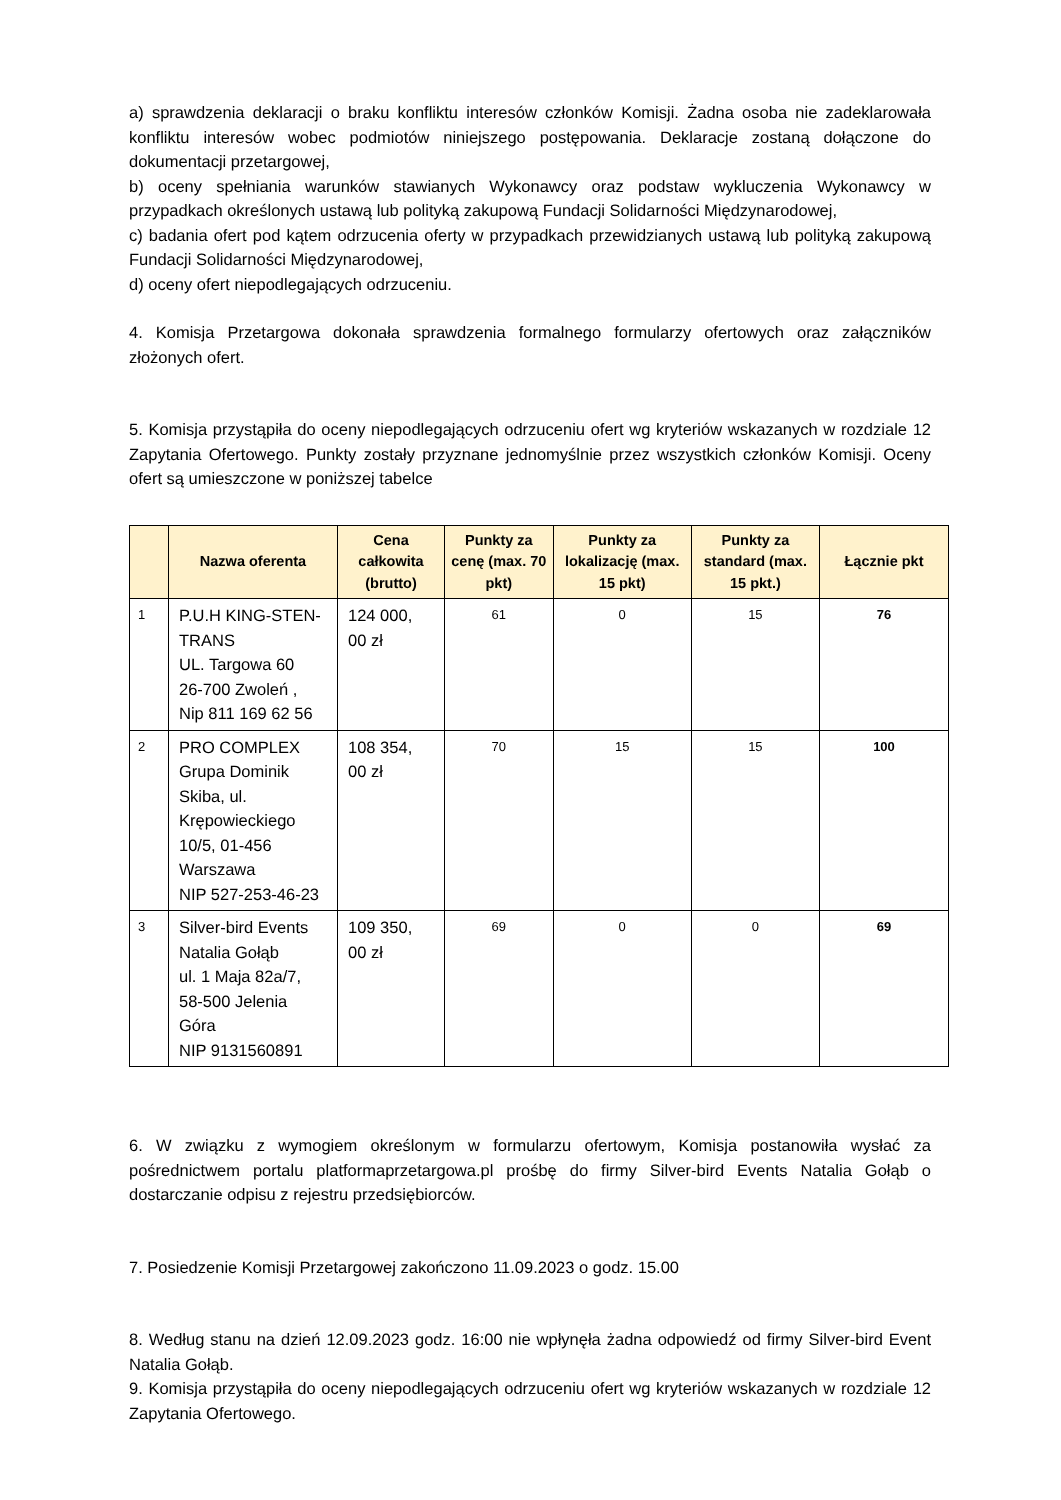a) sprawdzenia deklaracji o braku konfliktu interesów członków Komisji. Żadna osoba nie zadeklarowała konfliktu interesów wobec podmiotów niniejszego postępowania. Deklaracje zostaną dołączone do dokumentacji przetargowej,
b) oceny spełniania warunków stawianych Wykonawcy oraz podstaw wykluczenia Wykonawcy w przypadkach określonych ustawą lub polityką zakupową Fundacji Solidarności Międzynarodowej,
c) badania ofert pod kątem odrzucenia oferty w przypadkach przewidzianych ustawą lub polityką zakupową Fundacji Solidarności Międzynarodowej,
d) oceny ofert niepodlegających odrzuceniu.
4. Komisja Przetargowa dokonała sprawdzenia formalnego formularzy ofertowych oraz załączników złożonych ofert.
5. Komisja przystąpiła do oceny niepodlegających odrzuceniu ofert wg kryteriów wskazanych w rozdziale 12 Zapytania Ofertowego. Punkty zostały przyznane jednomyślnie przez wszystkich członków Komisji. Oceny ofert są umieszczone w poniższej tabelce
| | Nazwa oferenta | Cena całkowita (brutto) | Punkty za cenę (max. 70 pkt) | Punkty za lokalizację (max. 15 pkt) | Punkty za standard (max. 15 pkt.) | Łącznie pkt |
| --- | --- | --- | --- | --- | --- | --- |
| 1 | P.U.H KING-STEN-TRANS UL. Targowa 60 26-700 Zwoleń , Nip 811 169 62 56 | 124 000, 00 zł | 61 | 0 | 15 | 76 |
| 2 | PRO COMPLEX Grupa Dominik Skiba, ul. Krępowieckiego 10/5, 01-456 Warszawa NIP 527-253-46-23 | 108 354, 00 zł | 70 | 15 | 15 | 100 |
| 3 | Silver-bird Events Natalia Gołąb ul. 1 Maja 82a/7, 58-500 Jelenia Góra NIP 9131560891 | 109 350, 00 zł | 69 | 0 | 0 | 69 |
6. W związku z wymogiem określonym w formularzu ofertowym, Komisja postanowiła wysłać za pośrednictwem portalu platformaprzetargowa.pl prośbę do firmy Silver-bird Events Natalia Gołąb o dostarczanie odpisu z rejestru przedsiębiorców.
7. Posiedzenie Komisji Przetargowej zakończono 11.09.2023 o godz. 15.00
8. Według stanu na dzień 12.09.2023 godz. 16:00 nie wpłynęła żadna odpowiedź od firmy Silver-bird Event Natalia Gołąb.
9. Komisja przystąpiła do oceny niepodlegających odrzuceniu ofert wg kryteriów wskazanych w rozdziale 12 Zapytania Ofertowego.